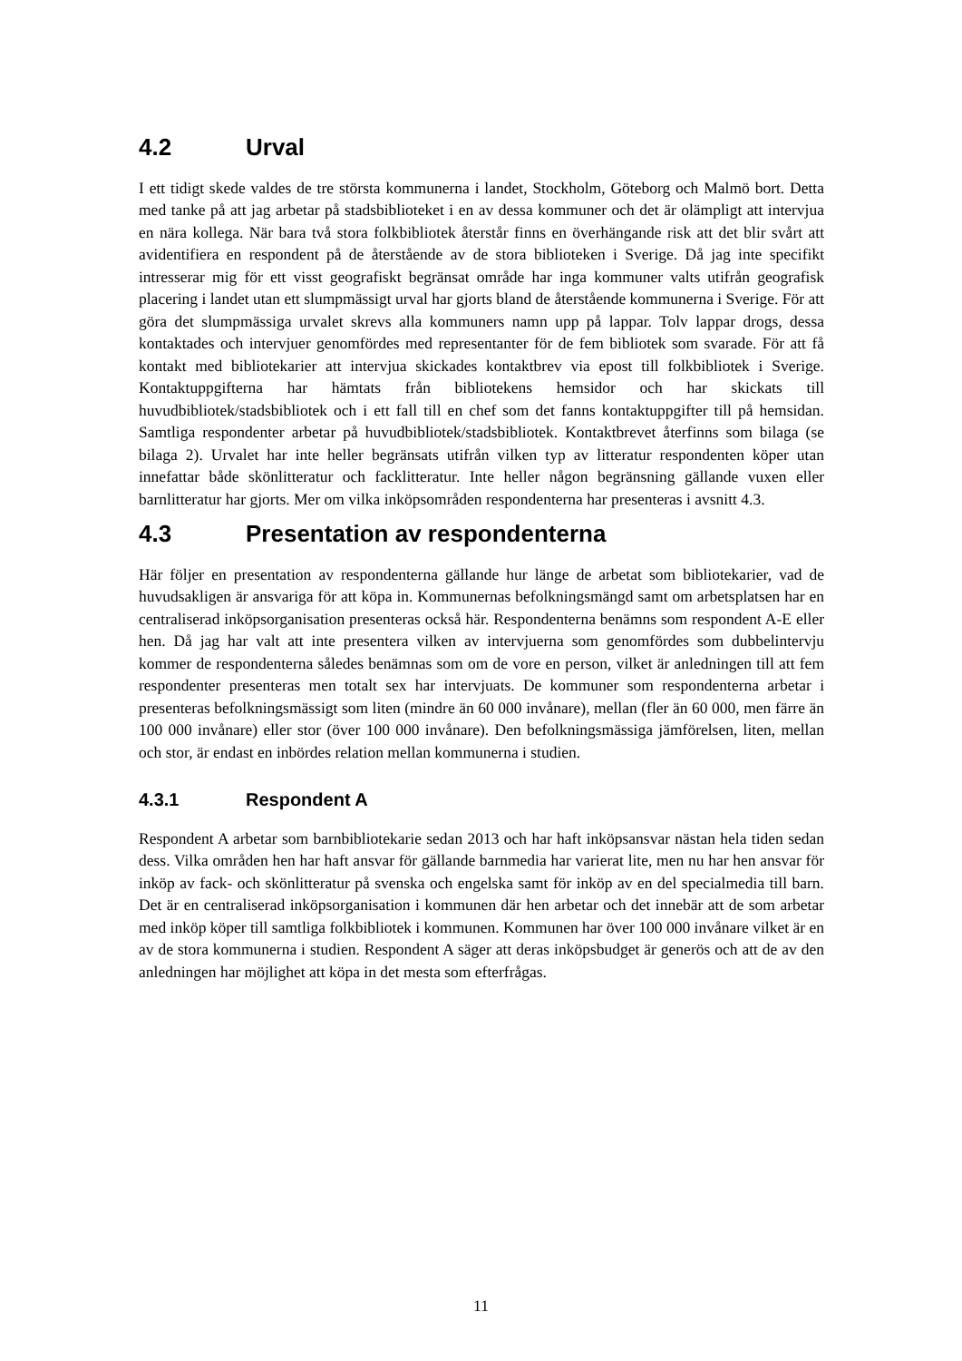4.2 Urval
I ett tidigt skede valdes de tre största kommunerna i landet, Stockholm, Göteborg och Malmö bort. Detta med tanke på att jag arbetar på stadsbiblioteket i en av dessa kommuner och det är olämpligt att intervjua en nära kollega. När bara två stora folkbibliotek återstår finns en överhängande risk att det blir svårt att avidentifiera en respondent på de återstående av de stora biblioteken i Sverige. Då jag inte specifikt intresserar mig för ett visst geografiskt begränsat område har inga kommuner valts utifrån geografisk placering i landet utan ett slumpmässigt urval har gjorts bland de återstående kommunerna i Sverige. För att göra det slumpmässiga urvalet skrevs alla kommuners namn upp på lappar. Tolv lappar drogs, dessa kontaktades och intervjuer genomfördes med representanter för de fem bibliotek som svarade. För att få kontakt med bibliotekarier att intervjua skickades kontaktbrev via epost till folkbibliotek i Sverige. Kontaktuppgifterna har hämtats från bibliotekens hemsidor och har skickats till huvudbibliotek/stadsbibliotek och i ett fall till en chef som det fanns kontaktuppgifter till på hemsidan. Samtliga respondenter arbetar på huvudbibliotek/stadsbibliotek. Kontaktbrevet återfinns som bilaga (se bilaga 2). Urvalet har inte heller begränsats utifrån vilken typ av litteratur respondenten köper utan innefattar både skönlitteratur och facklitteratur. Inte heller någon begränsning gällande vuxen eller barnlitteratur har gjorts. Mer om vilka inköpsområden respondenterna har presenteras i avsnitt 4.3.
4.3 Presentation av respondenterna
Här följer en presentation av respondenterna gällande hur länge de arbetat som bibliotekarier, vad de huvudsakligen är ansvariga för att köpa in. Kommunernas befolkningsmängd samt om arbetsplatsen har en centraliserad inköpsorganisation presenteras också här. Respondenterna benämns som respondent A-E eller hen. Då jag har valt att inte presentera vilken av intervjuerna som genomfördes som dubbelintervju kommer de respondenterna således benämnas som om de vore en person, vilket är anledningen till att fem respondenter presenteras men totalt sex har intervjuats. De kommuner som respondenterna arbetar i presenteras befolkningsmässigt som liten (mindre än 60 000 invånare), mellan (fler än 60 000, men färre än 100 000 invånare) eller stor (över 100 000 invånare). Den befolkningsmässiga jämförelsen, liten, mellan och stor, är endast en inbördes relation mellan kommunerna i studien.
4.3.1 Respondent A
Respondent A arbetar som barnbibliotekarie sedan 2013 och har haft inköpsansvar nästan hela tiden sedan dess. Vilka områden hen har haft ansvar för gällande barnmedia har varierat lite, men nu har hen ansvar för inköp av fack- och skönlitteratur på svenska och engelska samt för inköp av en del specialmedia till barn. Det är en centraliserad inköpsorganisation i kommunen där hen arbetar och det innebär att de som arbetar med inköp köper till samtliga folkbibliotek i kommunen. Kommunen har över 100 000 invånare vilket är en av de stora kommunerna i studien. Respondent A säger att deras inköpsbudget är generös och att de av den anledningen har möjlighet att köpa in det mesta som efterfrågas.
11